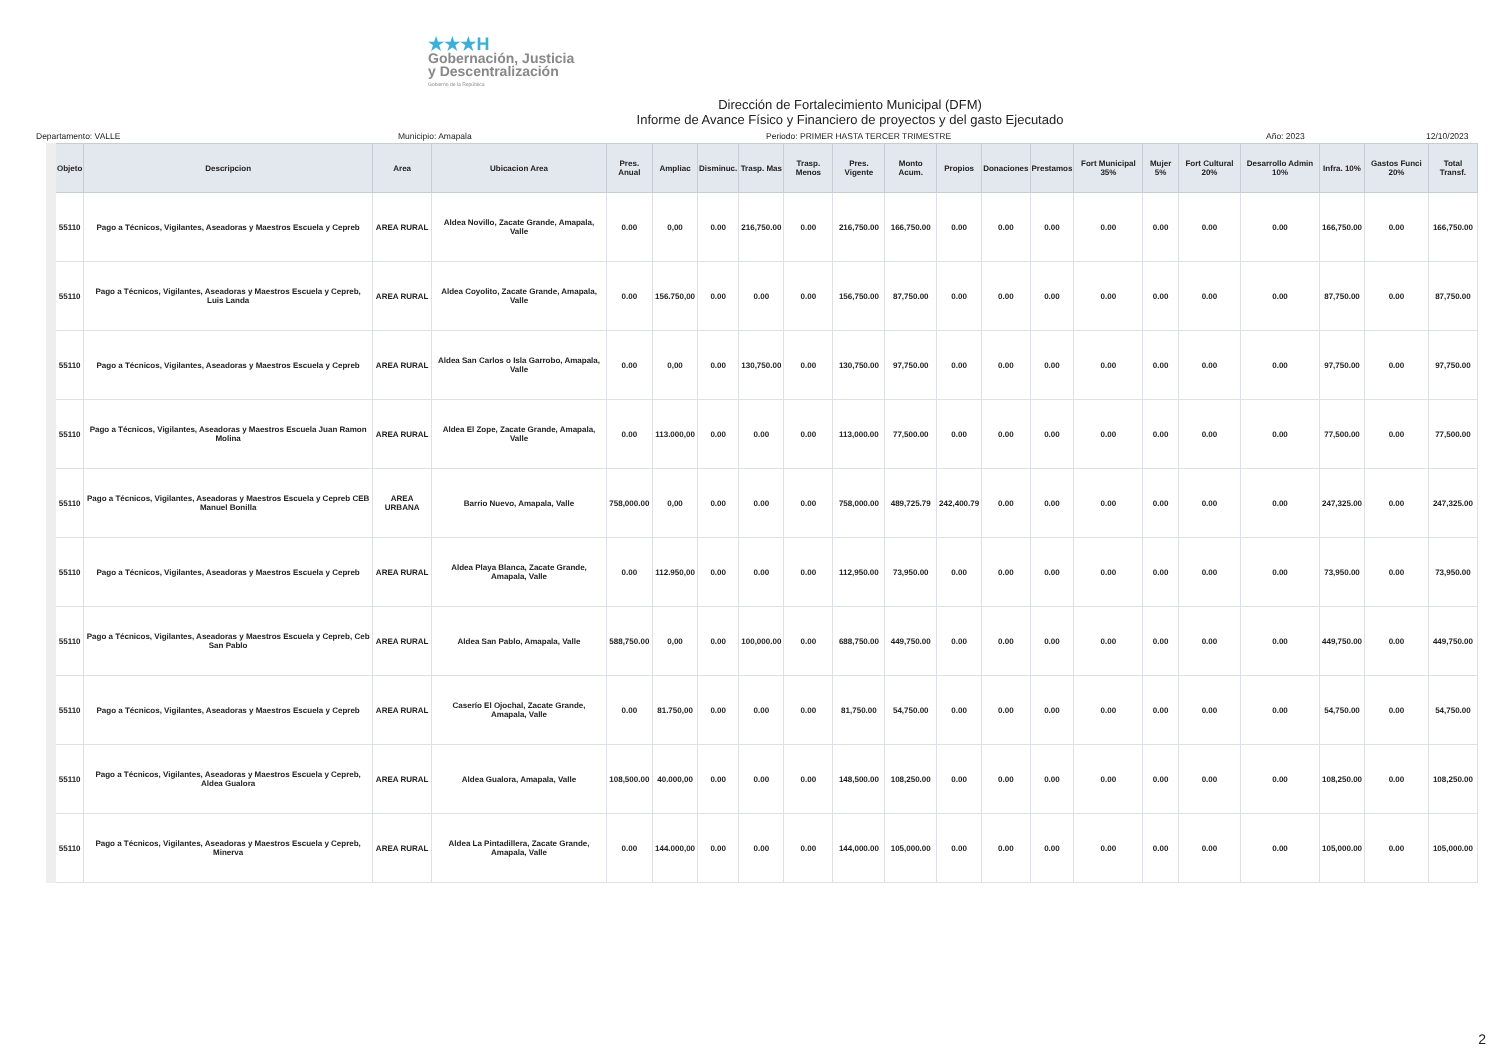★★★H
Gobernación, Justicia
y Descentralización
Gobierno de la República
Dirección de Fortalecimiento Municipal (DFM)
Informe de Avance Físico y Financiero de proyectos y del gasto Ejecutado
Departamento: VALLE Municipio: Amapala Periodo: PRIMER HASTA TERCER TRIMESTRE Año: 2023 12/10/2023
| Objeto | Descripcion | Area | Ubicacion Area | Pres. Anual | Ampliac | Disminuc. | Trasp. Mas | Trasp. Menos | Pres. Vigente | Monto Acum. | Propios | Donaciones | Prestamos | Fort Municipal 35% | Mujer 5% | Fort Cultural 20% | Desarrollo Admin 10% | Infra. 10% | Gastos Funci 20% | Total Transf. |
| --- | --- | --- | --- | --- | --- | --- | --- | --- | --- | --- | --- | --- | --- | --- | --- | --- | --- | --- | --- | --- |
| 55110 | Pago a Técnicos, Vigilantes, Aseadoras y Maestros Escuela y Cepreb | AREA RURAL | Aldea Novillo, Zacate Grande, Amapala, Valle | 0.00 | 0,00 | 0.00 | 216,750.00 | 0.00 | 216,750.00 | 166,750.00 | 0.00 | 0.00 | 0.00 | 0.00 | 0.00 | 0.00 | 0.00 | 166,750.00 | 0.00 | 166,750.00 |
| 55110 | Pago a Técnicos, Vigilantes, Aseadoras y Maestros Escuela y Cepreb, Luis Landa | AREA RURAL | Aldea Coyolito, Zacate Grande, Amapala, Valle | 0.00 | 156.750,00 | 0.00 | 0.00 | 0.00 | 156,750.00 | 87,750.00 | 0.00 | 0.00 | 0.00 | 0.00 | 0.00 | 0.00 | 0.00 | 87,750.00 | 0.00 | 87,750.00 |
| 55110 | Pago a Técnicos, Vigilantes, Aseadoras y Maestros Escuela y Cepreb | AREA RURAL | Aldea San Carlos o Isla Garrobo, Amapala, Valle | 0.00 | 0,00 | 0.00 | 130,750.00 | 0.00 | 130,750.00 | 97,750.00 | 0.00 | 0.00 | 0.00 | 0.00 | 0.00 | 0.00 | 0.00 | 97,750.00 | 0.00 | 97,750.00 |
| 55110 | Pago a Técnicos, Vigilantes, Aseadoras y Maestros Escuela Juan Ramon Molina | AREA RURAL | Aldea El Zope, Zacate Grande, Amapala, Valle | 0.00 | 113.000,00 | 0.00 | 0.00 | 0.00 | 113,000.00 | 77,500.00 | 0.00 | 0.00 | 0.00 | 0.00 | 0.00 | 0.00 | 0.00 | 77,500.00 | 0.00 | 77,500.00 |
| 55110 | Pago a Técnicos, Vigilantes, Aseadoras y Maestros Escuela y Cepreb CEB Manuel Bonilla | AREA URBANA | Barrio Nuevo, Amapala, Valle | 758,000.00 | 0,00 | 0.00 | 0.00 | 0.00 | 758,000.00 | 489,725.79 | 242,400.79 | 0.00 | 0.00 | 0.00 | 0.00 | 0.00 | 0.00 | 247,325.00 | 0.00 | 247,325.00 |
| 55110 | Pago a Técnicos, Vigilantes, Aseadoras y Maestros Escuela y Cepreb | AREA RURAL | Aldea Playa Blanca, Zacate Grande, Amapala, Valle | 0.00 | 112.950,00 | 0.00 | 0.00 | 0.00 | 112,950.00 | 73,950.00 | 0.00 | 0.00 | 0.00 | 0.00 | 0.00 | 0.00 | 0.00 | 73,950.00 | 0.00 | 73,950.00 |
| 55110 | Pago a Técnicos, Vigilantes, Aseadoras y Maestros Escuela y Cepreb, Ceb San Pablo | AREA RURAL | Aldea San Pablo, Amapala, Valle | 588,750.00 | 0,00 | 0.00 | 100,000.00 | 0.00 | 688,750.00 | 449,750.00 | 0.00 | 0.00 | 0.00 | 0.00 | 0.00 | 0.00 | 0.00 | 449,750.00 | 0.00 | 449,750.00 |
| 55110 | Pago a Técnicos, Vigilantes, Aseadoras y Maestros Escuela y Cepreb | AREA RURAL | Caserío El Ojochal, Zacate Grande, Amapala, Valle | 0.00 | 81.750,00 | 0.00 | 0.00 | 0.00 | 81,750.00 | 54,750.00 | 0.00 | 0.00 | 0.00 | 0.00 | 0.00 | 0.00 | 0.00 | 54,750.00 | 0.00 | 54,750.00 |
| 55110 | Pago a Técnicos, Vigilantes, Aseadoras y Maestros Escuela y Cepreb, Aldea Gualora | AREA RURAL | Aldea Gualora, Amapala, Valle | 108,500.00 | 40.000,00 | 0.00 | 0.00 | 0.00 | 148,500.00 | 108,250.00 | 0.00 | 0.00 | 0.00 | 0.00 | 0.00 | 0.00 | 0.00 | 108,250.00 | 0.00 | 108,250.00 |
| 55110 | Pago a Técnicos, Vigilantes, Aseadoras y Maestros Escuela y Cepreb, Minerva | AREA RURAL | Aldea La Pintadillera, Zacate Grande, Amapala, Valle | 0.00 | 144.000,00 | 0.00 | 0.00 | 0.00 | 144,000.00 | 105,000.00 | 0.00 | 0.00 | 0.00 | 0.00 | 0.00 | 0.00 | 0.00 | 105,000.00 | 0.00 | 105,000.00 |
2